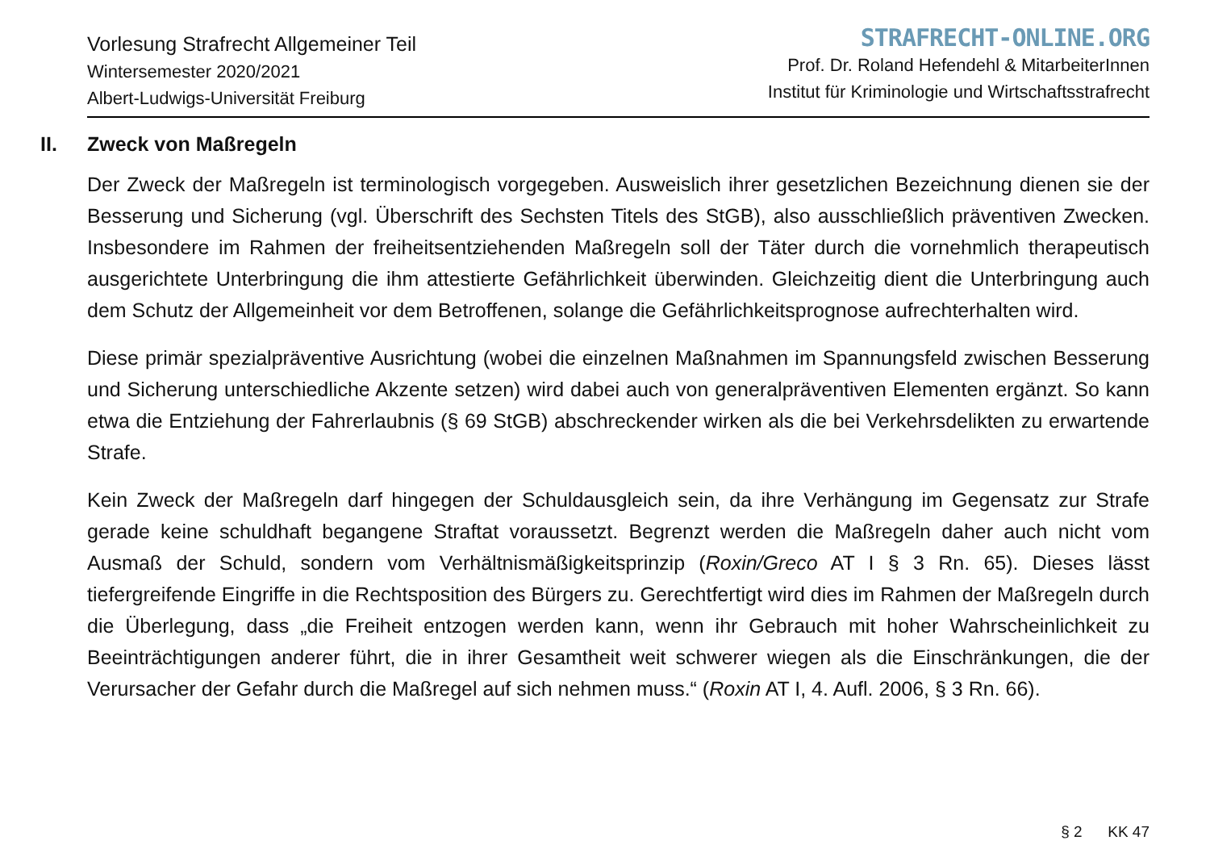Vorlesung Strafrecht Allgemeiner Teil
Wintersemester 2020/2021
Albert-Ludwigs-Universität Freiburg
STRAFRECHT-ONLINE.ORG
Prof. Dr. Roland Hefendehl & MitarbeiterInnen
Institut für Kriminologie und Wirtschaftsstrafrecht
II. Zweck von Maßregeln
Der Zweck der Maßregeln ist terminologisch vorgegeben. Ausweislich ihrer gesetzlichen Bezeichnung dienen sie der Besserung und Sicherung (vgl. Überschrift des Sechsten Titels des StGB), also ausschließlich präventiven Zwecken. Insbesondere im Rahmen der freiheitsentziehenden Maßregeln soll der Täter durch die vornehmlich therapeutisch ausgerichtete Unterbringung die ihm attestierte Gefährlichkeit überwinden. Gleichzeitig dient die Unterbringung auch dem Schutz der Allgemeinheit vor dem Betroffenen, solange die Gefährlichkeitsprognose aufrechterhalten wird.
Diese primär spezialpräventive Ausrichtung (wobei die einzelnen Maßnahmen im Spannungsfeld zwischen Besserung und Sicherung unterschiedliche Akzente setzen) wird dabei auch von generalpräventiven Elementen ergänzt. So kann etwa die Entziehung der Fahrerlaubnis (§ 69 StGB) abschreckender wirken als die bei Verkehrsdelikten zu erwartende Strafe.
Kein Zweck der Maßregeln darf hingegen der Schuldausgleich sein, da ihre Verhängung im Gegensatz zur Strafe gerade keine schuldhaft begangene Straftat voraussetzt. Begrenzt werden die Maßregeln daher auch nicht vom Ausmaß der Schuld, sondern vom Verhältnismäßigkeitsprinzip (Roxin/Greco AT I § 3 Rn. 65). Dieses lässt tiefergreifende Eingriffe in die Rechtsposition des Bürgers zu. Gerechtfertigt wird dies im Rahmen der Maßregeln durch die Überlegung, dass „die Freiheit entzogen werden kann, wenn ihr Gebrauch mit hoher Wahrscheinlichkeit zu Beeinträchtigungen anderer führt, die in ihrer Gesamtheit weit schwerer wiegen als die Einschränkungen, die der Verursacher der Gefahr durch die Maßregel auf sich nehmen muss.“ (Roxin AT I, 4. Aufl. 2006, § 3 Rn. 66).
§ 2 KK 47